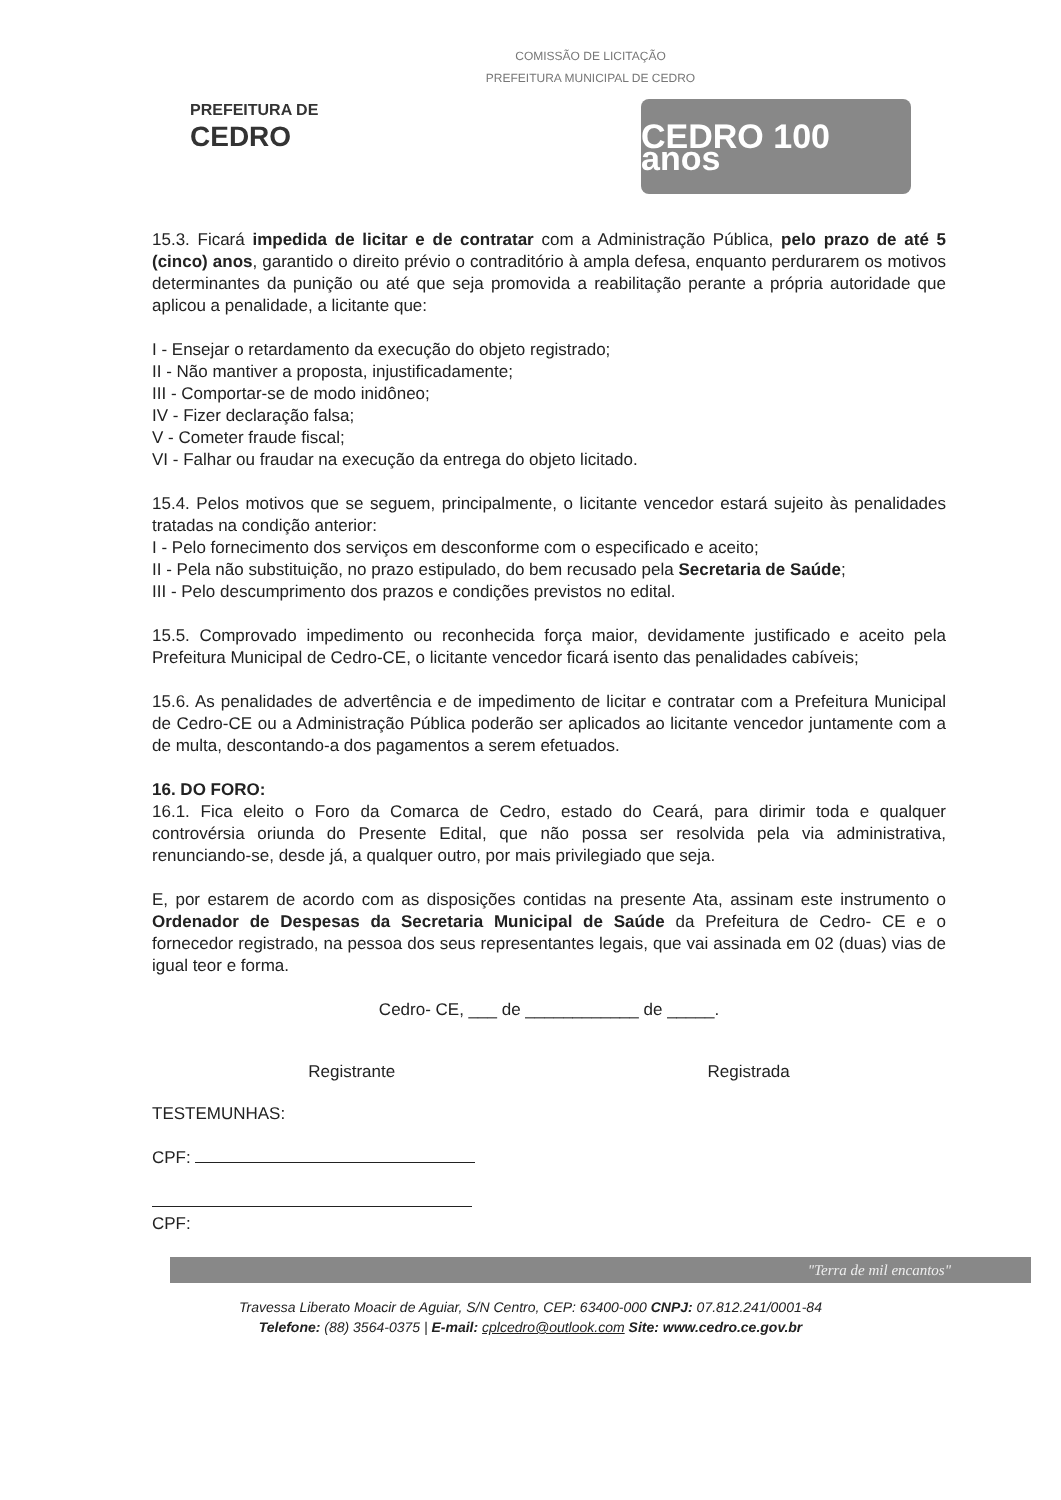COMISSÃO DE LICITAÇÃO
PREFEITURA MUNICIPAL DE CEDRO
PREFEITURA DE
CEDRO
CEDRO 100 anos
15.3. Ficará impedida de licitar e de contratar com a Administração Pública, pelo prazo de até 5 (cinco) anos, garantido o direito prévio o contraditório à ampla defesa, enquanto perdurarem os motivos determinantes da punição ou até que seja promovida a reabilitação perante a própria autoridade que aplicou a penalidade, a licitante que:
I - Ensejar o retardamento da execução do objeto registrado;
II - Não mantiver a proposta, injustificadamente;
III - Comportar-se de modo inidôneo;
IV - Fizer declaração falsa;
V - Cometer fraude fiscal;
VI - Falhar ou fraudar na execução da entrega do objeto licitado.
15.4. Pelos motivos que se seguem, principalmente, o licitante vencedor estará sujeito às penalidades tratadas na condição anterior:
I - Pelo fornecimento dos serviços em desconforme com o especificado e aceito;
II - Pela não substituição, no prazo estipulado, do bem recusado pela Secretaria de Saúde;
III - Pelo descumprimento dos prazos e condições previstos no edital.
15.5. Comprovado impedimento ou reconhecida força maior, devidamente justificado e aceito pela Prefeitura Municipal de Cedro-CE, o licitante vencedor ficará isento das penalidades cabíveis;
15.6. As penalidades de advertência e de impedimento de licitar e contratar com a Prefeitura Municipal de Cedro-CE ou a Administração Pública poderão ser aplicados ao licitante vencedor juntamente com a de multa, descontando-a dos pagamentos a serem efetuados.
16. DO FORO:
16.1. Fica eleito o Foro da Comarca de Cedro, estado do Ceará, para dirimir toda e qualquer controvérsia oriunda do Presente Edital, que não possa ser resolvida pela via administrativa, renunciando-se, desde já, a qualquer outro, por mais privilegiado que seja.
E, por estarem de acordo com as disposições contidas na presente Ata, assinam este instrumento o Ordenador de Despesas da Secretaria Municipal de Saúde da Prefeitura de Cedro- CE e o fornecedor registrado, na pessoa dos seus representantes legais, que vai assinada em 02 (duas) vias de igual teor e forma.
Cedro- CE, ___ de ____________ de _____.
Registrante Registrada
TESTEMUNHAS:
CPF:
CPF:
"Terra de mil encantos"
Travessa Liberato Moacir de Aguiar, S/N Centro, CEP: 63400-000 CNPJ: 07.812.241/0001-84
Telefone: (88) 3564-0375 | E-mail: cplcedro@outlook.com Site: www.cedro.ce.gov.br